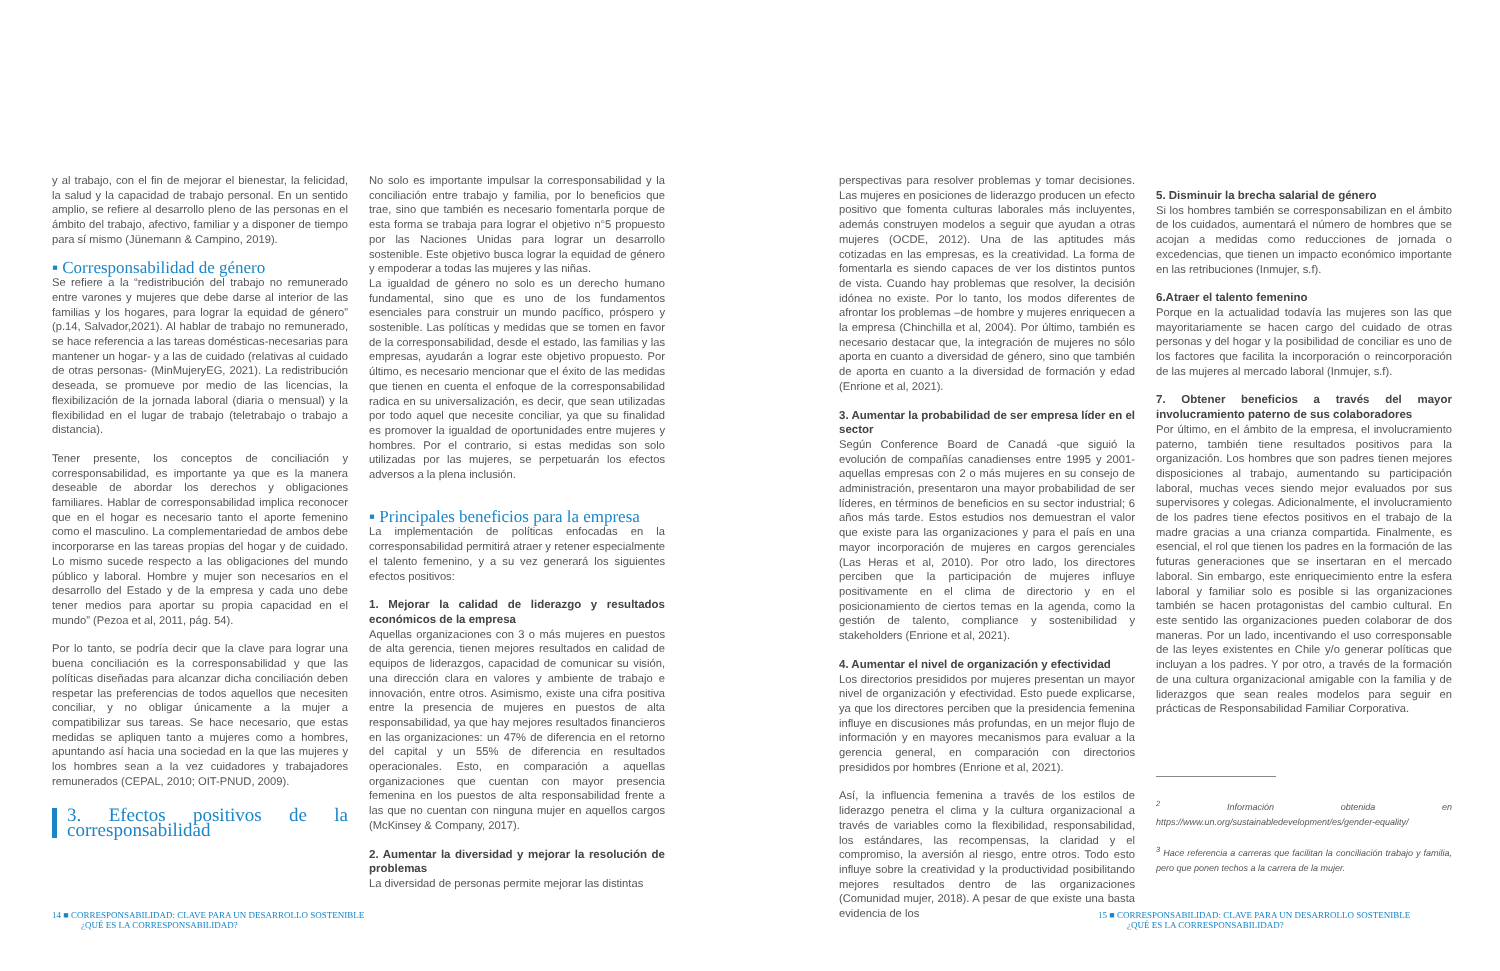y al trabajo, con el fin de mejorar el bienestar, la felicidad, la salud y la capacidad de trabajo personal. En un sentido amplio, se refiere al desarrollo pleno de las personas en el ámbito del trabajo, afectivo, familiar y a disponer de tiempo para sí mismo (Jünemann & Campino, 2019).
▪ Corresponsabilidad de género
Se refiere a la “redistribución del trabajo no remunerado entre varones y mujeres que debe darse al interior de las familias y los hogares, para lograr la equidad de género” (p.14, Salvador,2021). Al hablar de trabajo no remunerado, se hace referencia a las tareas domésticas-necesarias para mantener un hogar- y a las de cuidado (relativas al cuidado de otras personas- (MinMujeryEG, 2021). La redistribución deseada, se promueve por medio de las licencias, la flexibilización de la jornada laboral (diaria o mensual) y la flexibilidad en el lugar de trabajo (teletrabajo o trabajo a distancia).
Tener presente, los conceptos de conciliación y corresponsabilidad, es importante ya que es la manera deseable de abordar los derechos y obligaciones familiares. Hablar de corresponsabilidad implica reconocer que en el hogar es necesario tanto el aporte femenino como el masculino. La complementariedad de ambos debe incorporarse en las tareas propias del hogar y de cuidado. Lo mismo sucede respecto a las obligaciones del mundo público y laboral. Hombre y mujer son necesarios en el desarrollo del Estado y de la empresa y cada uno debe tener medios para aportar su propia capacidad en el mundo” (Pezoa et al, 2011, pág. 54).
Por lo tanto, se podría decir que la clave para lograr una buena conciliación es la corresponsabilidad y que las políticas diseñadas para alcanzar dicha conciliación deben respetar las preferencias de todos aquellos que necesiten conciliar, y no obligar únicamente a la mujer a compatibilizar sus tareas. Se hace necesario, que estas medidas se apliquen tanto a mujeres como a hombres, apuntando así hacia una sociedad en la que las mujeres y los hombres sean a la vez cuidadores y trabajadores remunerados (CEPAL, 2010; OIT-PNUD, 2009).
3. Efectos positivos de la corresponsabilidad
No solo es importante impulsar la corresponsabilidad y la conciliación entre trabajo y familia, por lo beneficios que trae, sino que también es necesario fomentarla porque de esta forma se trabaja para lograr el objetivo n°5 propuesto por las Naciones Unidas para lograr un desarrollo sostenible. Este objetivo busca lograr la equidad de género y empoderar a todas las mujeres y las niñas.
La igualdad de género no solo es un derecho humano fundamental, sino que es uno de los fundamentos esenciales para construir un mundo pacífico, próspero y sostenible. Las políticas y medidas que se tomen en favor de la corresponsabilidad, desde el estado, las familias y las empresas, ayudarán a lograr este objetivo propuesto. Por último, es necesario mencionar que el éxito de las medidas que tienen en cuenta el enfoque de la corresponsabilidad radica en su universalización, es decir, que sean utilizadas por todo aquel que necesite conciliar, ya que su finalidad es promover la igualdad de oportunidades entre mujeres y hombres. Por el contrario, si estas medidas son solo utilizadas por las mujeres, se perpetuarán los efectos adversos a la plena inclusión.
▪ Principales beneficios para la empresa
La implementación de políticas enfocadas en la corresponsabilidad permitirá atraer y retener especialmente el talento femenino, y a su vez generará los siguientes efectos positivos:
1. Mejorar la calidad de liderazgo y resultados económicos de la empresa
Aquellas organizaciones con 3 o más mujeres en puestos de alta gerencia, tienen mejores resultados en calidad de equipos de liderazgos, capacidad de comunicar su visión, una dirección clara en valores y ambiente de trabajo e innovación, entre otros. Asimismo, existe una cifra positiva entre la presencia de mujeres en puestos de alta responsabilidad, ya que hay mejores resultados financieros en las organizaciones: un 47% de diferencia en el retorno del capital y un 55% de diferencia en resultados operacionales. Esto, en comparación a aquellas organizaciones que cuentan con mayor presencia femenina en los puestos de alta responsabilidad frente a las que no cuentan con ninguna mujer en aquellos cargos (McKinsey & Company, 2017).
2. Aumentar la diversidad y mejorar la resolución de problemas
La diversidad de personas permite mejorar las distintas
perspectivas para resolver problemas y tomar decisiones. Las mujeres en posiciones de liderazgo producen un efecto positivo que fomenta culturas laborales más incluyentes, además construyen modelos a seguir que ayudan a otras mujeres (OCDE, 2012). Una de las aptitudes más cotizadas en las empresas, es la creatividad. La forma de fomentarla es siendo capaces de ver los distintos puntos de vista. Cuando hay problemas que resolver, la decisión idónea no existe. Por lo tanto, los modos diferentes de afrontar los problemas –de hombre y mujeres enriquecen a la empresa (Chinchilla et al, 2004). Por último, también es necesario destacar que, la integración de mujeres no sólo aporta en cuanto a diversidad de género, sino que también de aporta en cuanto a la diversidad de formación y edad (Enrione et al, 2021).
3. Aumentar la probabilidad de ser empresa líder en el sector
Según Conference Board de Canadá -que siguió la evolución de compañías canadienses entre 1995 y 2001- aquellas empresas con 2 o más mujeres en su consejo de administración, presentaron una mayor probabilidad de ser líderes, en términos de beneficios en su sector industrial; 6 años más tarde. Estos estudios nos demuestran el valor que existe para las organizaciones y para el país en una mayor incorporación de mujeres en cargos gerenciales (Las Heras et al, 2010). Por otro lado, los directores perciben que la participación de mujeres influye positivamente en el clima de directorio y en el posicionamiento de ciertos temas en la agenda, como la gestión de talento, compliance y sostenibilidad y stakeholders (Enrione et al, 2021).
4. Aumentar el nivel de organización y efectividad
Los directorios presididos por mujeres presentan un mayor nivel de organización y efectividad. Esto puede explicarse, ya que los directores perciben que la presidencia femenina influye en discusiones más profundas, en un mejor flujo de información y en mayores mecanismos para evaluar a la gerencia general, en comparación con directorios presididos por hombres (Enrione et al, 2021).
Así, la influencia femenina a través de los estilos de liderazgo penetra el clima y la cultura organizacional a través de variables como la flexibilidad, responsabilidad, los estándares, las recompensas, la claridad y el compromiso, la aversión al riesgo, entre otros. Todo esto influye sobre la creatividad y la productividad posibilitando mejores resultados dentro de las organizaciones (Comunidad mujer, 2018). A pesar de que existe una basta evidencia de los
5. Disminuir la brecha salarial de género
Si los hombres también se corresponsabilizan en el ámbito de los cuidados, aumentará el número de hombres que se acojan a medidas como reducciones de jornada o excedencias, que tienen un impacto económico importante en las retribuciones (Inmujer, s.f).
6.Atraer el talento femenino
Porque en la actualidad todavía las mujeres son las que mayoritariamente se hacen cargo del cuidado de otras personas y del hogar y la posibilidad de conciliar es uno de los factores que facilita la incorporación o reincorporación de las mujeres al mercado laboral (Inmujer, s.f).
7. Obtener beneficios a través del mayor involucramiento paterno de sus colaboradores
Por último, en el ámbito de la empresa, el involucramiento paterno, también tiene resultados positivos para la organización. Los hombres que son padres tienen mejores disposiciones al trabajo, aumentando su participación laboral, muchas veces siendo mejor evaluados por sus supervisores y colegas. Adicionalmente, el involucramiento de los padres tiene efectos positivos en el trabajo de la madre gracias a una crianza compartida. Finalmente, es esencial, el rol que tienen los padres en la formación de las futuras generaciones que se insertaran en el mercado laboral. Sin embargo, este enriquecimiento entre la esfera laboral y familiar solo es posible si las organizaciones también se hacen protagonistas del cambio cultural. En este sentido las organizaciones pueden colaborar de dos maneras. Por un lado, incentivando el uso corresponsable de las leyes existentes en Chile y/o generar políticas que incluyan a los padres. Y por otro, a través de la formación de una cultura organizacional amigable con la familia y de liderazgos que sean reales modelos para seguir en prácticas de Responsabilidad Familiar Corporativa.
<sup>2</sup> Información obtenida en https://www.un.org/sustainabledevelopment/es/gender-equality/
<sup>3</sup> Hace referencia a carreras que facilitan la conciliación trabajo y familia, pero que ponen techos a la carrera de la mujer.
14 ■ CORRESPONSABILIDAD: CLAVE PARA UN DESARROLLO SOSTENIBLE
¿QUÉ ES LA CORRESPONSABILIDAD?
15 ■ CORRESPONSABILIDAD: CLAVE PARA UN DESARROLLO SOSTENIBLE
¿QUÉ ES LA CORRESPONSABILIDAD?